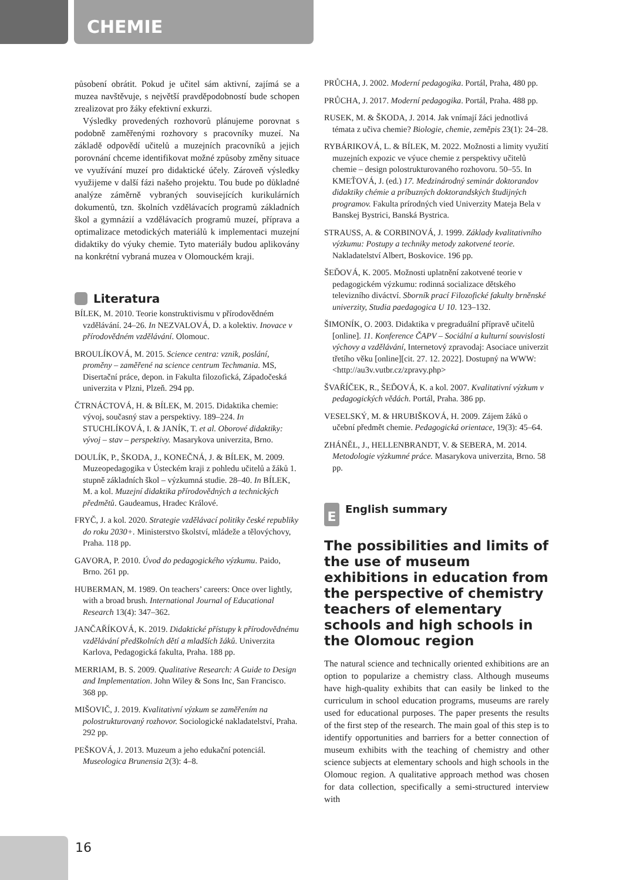CHEMIE
působení obrátit. Pokud je učitel sám aktivní, zajímá se a muzea navštěvuje, s největší pravděpodobností bude schopen zrealizovat pro žáky efektivní exkurzi.
Výsledky provedených rozhovorů plánujeme porovnat s podobně zaměřenými rozhovory s pracovníky muzeí. Na základě odpovědí učitelů a muzejních pracovníků a jejich porovnání chceme identifikovat možné způsoby změny situace ve využívání muzeí pro didaktické účely. Zároveň výsledky využijeme v další fázi našeho projektu. Tou bude po důkladné analýze záměrně vybraných souvisejících kurikulárních dokumentů, tzn. školních vzdělávacích programů základních škol a gymnázií a vzdělávacích programů muzeí, příprava a optimalizace metodických materiálů k implementaci muzejní didaktiky do výuky chemie. Tyto materiály budou aplikovány na konkrétní vybraná muzea v Olomouckém kraji.
Literatura
BÍLEK, M. 2010. Teorie konstruktivismu v přírodovědném vzdělávání. 24–26. In NEZVALOVÁ, D. a kolektiv. Inovace v přírodovědném vzdělávání. Olomouc.
BROULÍKOVÁ, M. 2015. Science centra: vznik, poslání, proměny – zaměřené na science centrum Techmania. MS, Disertační práce, depon. in Fakulta filozofická, Západočeská univerzita v Plzni, Plzeň. 294 pp.
ČTRNÁCTOVÁ, H. & BÍLEK, M. 2015. Didaktika chemie: vývoj, současný stav a perspektivy. 189–224. In STUCHLÍKOVÁ, I. & JANÍK, T. et al. Oborové didaktiky: vývoj – stav – perspektivy. Masarykova univerzita, Brno.
DOULÍK, P., ŠKODA, J., KONEČNÁ, J. & BÍLEK, M. 2009. Muzeopedagogika v Ústeckém kraji z pohledu učitelů a žáků 1. stupně základních škol – výzkumná studie. 28–40. In BÍLEK, M. a kol. Muzejní didaktika přírodovědných a technických předmětů. Gaudeamus, Hradec Králové.
FRYČ, J. a kol. 2020. Strategie vzdělávací politiky české republiky do roku 2030+. Ministerstvo školství, mládeže a tělovýchovy, Praha. 118 pp.
GAVORA, P. 2010. Úvod do pedagogického výzkumu. Paido, Brno. 261 pp.
HUBERMAN, M. 1989. On teachers’ careers: Once over lightly, with a broad brush. International Journal of Educational Research 13(4): 347–362.
JANČAŘÍKOVÁ, K. 2019. Didaktické přístupy k přírodovědnému vzdělávání předškolních dětí a mladších žáků. Univerzita Karlova, Pedagogická fakulta, Praha. 188 pp.
MERRIAM, B. S. 2009. Qualitative Research: A Guide to Design and Implementation. John Wiley & Sons Inc, San Francisco. 368 pp.
MIŠOVIČ, J. 2019. Kvalitativní výzkum se zaměřením na polostrukturovaný rozhovor. Sociologické nakladatelství, Praha. 292 pp.
PEŠKOVÁ, J. 2013. Muzeum a jeho edukační potenciál. Museologica Brunensia 2(3): 4–8.
PRŮCHA, J. 2002. Moderní pedagogika. Portál, Praha, 480 pp.
PRŮCHA, J. 2017. Moderní pedagogika. Portál, Praha. 488 pp.
RUSEK, M. & ŠKODA, J. 2014. Jak vnímají žáci jednotlivá témata z učiva chemie? Biologie, chemie, zeměpis 23(1): 24–28.
RYBÁRIKOVÁ, L. & BÍLEK, M. 2022. Možnosti a limity využití muzejních expozic ve výuce chemie z perspektivy učitelů chemie – design polostrukturovaného rozhovoru. 50–55. In KMEŤOVÁ, J. (ed.) 17. Medzinárodný seminár doktorandov didaktiky chémie a príbuzných doktorandských študijných programov. Fakulta prírodných vied Univerzity Mateja Bela v Banskej Bystrici, Banská Bystrica.
STRAUSS, A. & CORBINOVÁ, J. 1999. Základy kvalitativního výzkumu: Postupy a techniky metody zakotvené teorie. Nakladatelství Albert, Boskovice. 196 pp.
ŠEĎOVÁ, K. 2005. Možnosti uplatnění zakotvené teorie v pedagogickém výzkumu: rodinná socializace dětského televizního diváctví. Sborník prací Filozofické fakulty brněnské univerzity, Studia paedagogica U 10. 123–132.
ŠIMONÍK, O. 2003. Didaktika v pregraduální přípravě učitelů [online]. 11. Konference ČAPV – Sociální a kulturní souvislosti výchovy a vzdělávání, Internetový zpravodaj: Asociace univerzit třetího věku [online][cit. 27. 12. 2022]. Dostupný na WWW: <http://au3v.vutbr.cz/zpravy.php>
ŠVAŘÍČEK, R., ŠEĎOVÁ, K. a kol. 2007. Kvalitativní výzkum v pedagogických vědách. Portál, Praha. 386 pp.
VESELSKÝ, M. & HRUBIŠKOVÁ, H. 2009. Zájem žáků o učební předmět chemie. Pedagogická orientace, 19(3): 45–64.
ZHÁNĚL, J., HELLENBRANDT, V. & SEBERA, M. 2014. Metodologie výzkumné práce. Masarykova univerzita, Brno. 58 pp.
E English summary
The possibilities and limits of the use of museum exhibitions in education from the perspective of chemistry teachers of elementary schools and high schools in the Olomouc region
The natural science and technically oriented exhibitions are an option to popularize a chemistry class. Although museums have high-quality exhibits that can easily be linked to the curriculum in school education programs, museums are rarely used for educational purposes. The paper presents the results of the first step of the research. The main goal of this step is to identify opportunities and barriers for a better connection of museum exhibits with the teaching of chemistry and other science subjects at elementary schools and high schools in the Olomouc region. A qualitative approach method was chosen for data collection, specifically a semi-structured interview with
16